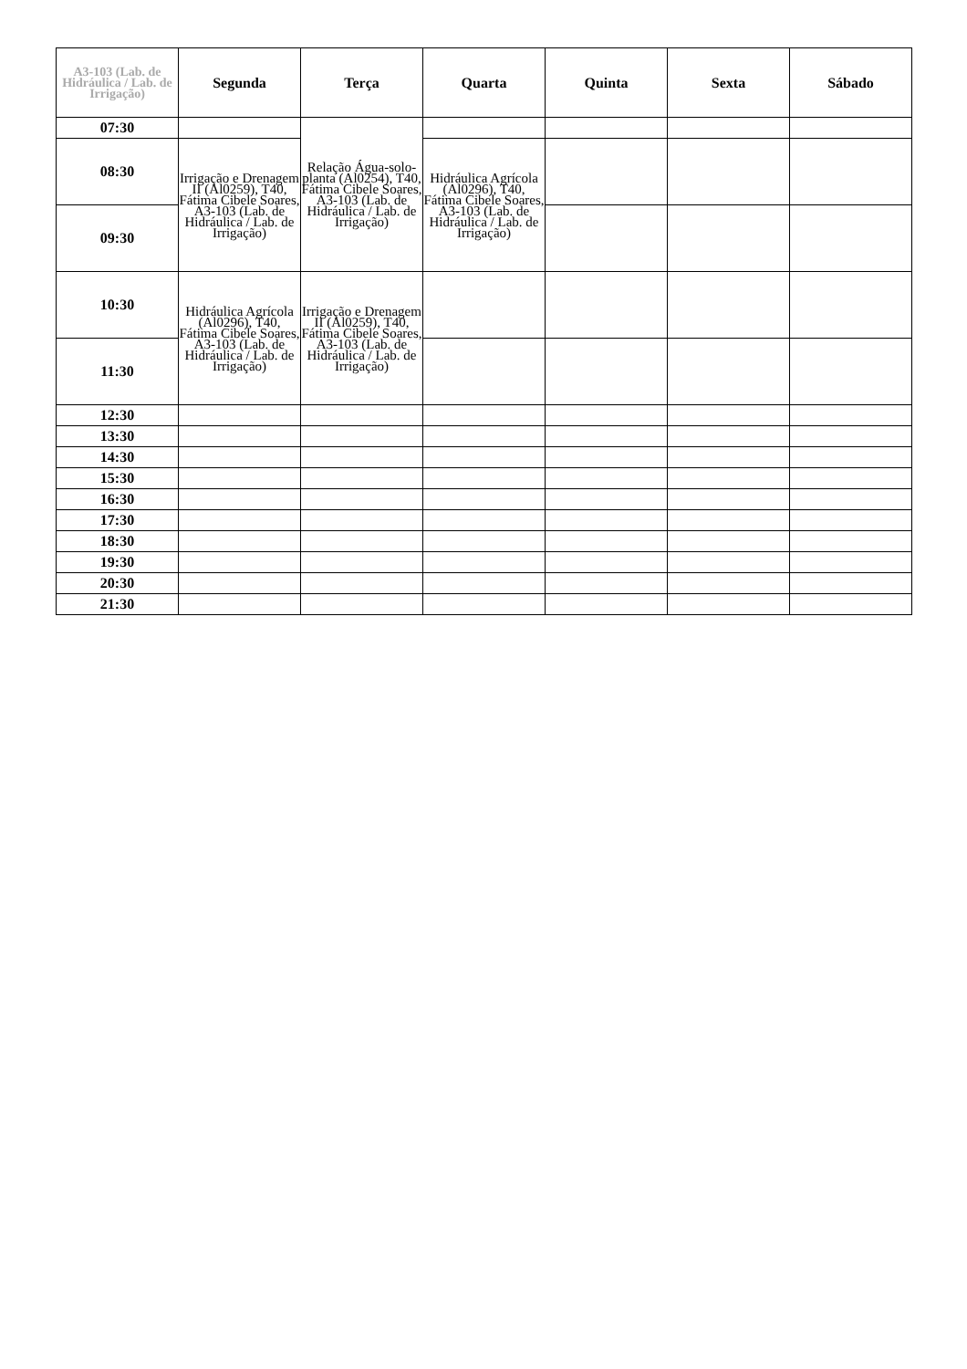| A3-103 (Lab. de Hidráulica / Lab. de Irrigação) | Segunda | Terça | Quarta | Quinta | Sexta | Sábado |
| --- | --- | --- | --- | --- | --- | --- |
| 07:30 | | Relação Água-solo-planta (Al0254), T40, Fátima Cibele Soares, A3-103 (Lab. de Hidráulica / Lab. de Irrigação) | | | | |
| 08:30 | Irrigação e Drenagem II (Al0259), T40, Fátima Cibele Soares, A3-103 (Lab. de Hidráulica / Lab. de Irrigação) | | Hidráulica Agrícola (Al0296), T40, Fátima Cibele Soares, A3-103 (Lab. de Hidráulica / Lab. de Irrigação) | | | |
| 09:30 | | | | | | |
| 10:30 | Hidráulica Agrícola (Al0296), T40, Fátima Cibele Soares, A3-103 (Lab. de Hidráulica / Lab. de Irrigação) | Irrigação e Drenagem II (Al0259), T40, Fátima Cibele Soares, A3-103 (Lab. de Hidráulica / Lab. de Irrigação) | | | | |
| 11:30 | | | | | | |
| 12:30 | | | | | | |
| 13:30 | | | | | | |
| 14:30 | | | | | | |
| 15:30 | | | | | | |
| 16:30 | | | | | | |
| 17:30 | | | | | | |
| 18:30 | | | | | | |
| 19:30 | | | | | | |
| 20:30 | | | | | | |
| 21:30 | | | | | | |